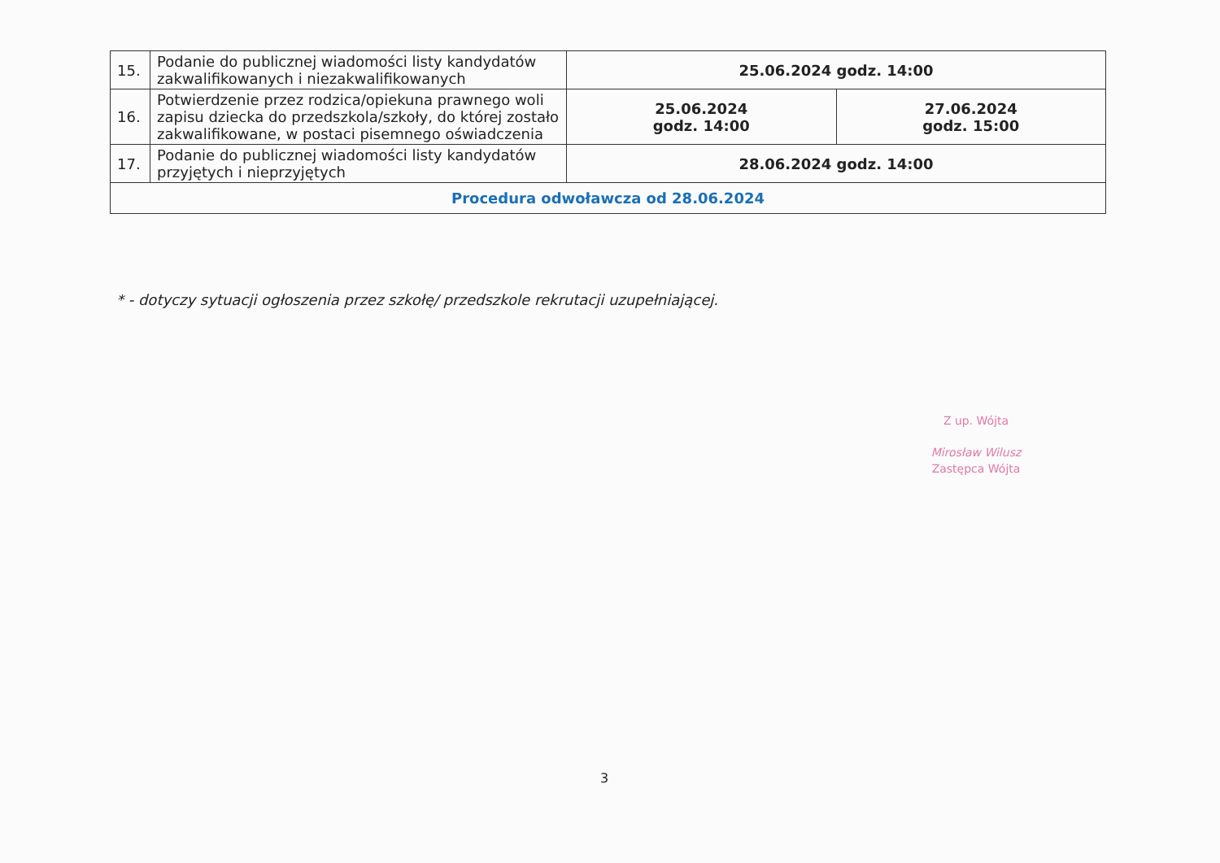| 15. | Podanie do publicznej wiadomości listy kandydatów zakwalifikowanych i niezakwalifikowanych | 25.06.2024 godz. 14:00 | |
| 16. | Potwierdzenie przez rodzica/opiekuna prawnego woli zapisu dziecka do przedszkola/szkoły, do której zostało zakwalifikowane, w postaci pisemnego oświadczenia | 25.06.2024 godz. 14:00 | 27.06.2024 godz. 15:00 |
| 17. | Podanie do publicznej wiadomości listy kandydatów przyjętych i nieprzyjętych | 28.06.2024 godz. 14:00 | |
| Procedura odwoławcza od 28.06.2024 | | | |
* - dotyczy sytuacji ogłoszenia przez szkołę/ przedszkole rekrutacji uzupełniającej.
Z up. Wójta
Mirosław Wilusz
Zastępca Wójta
3